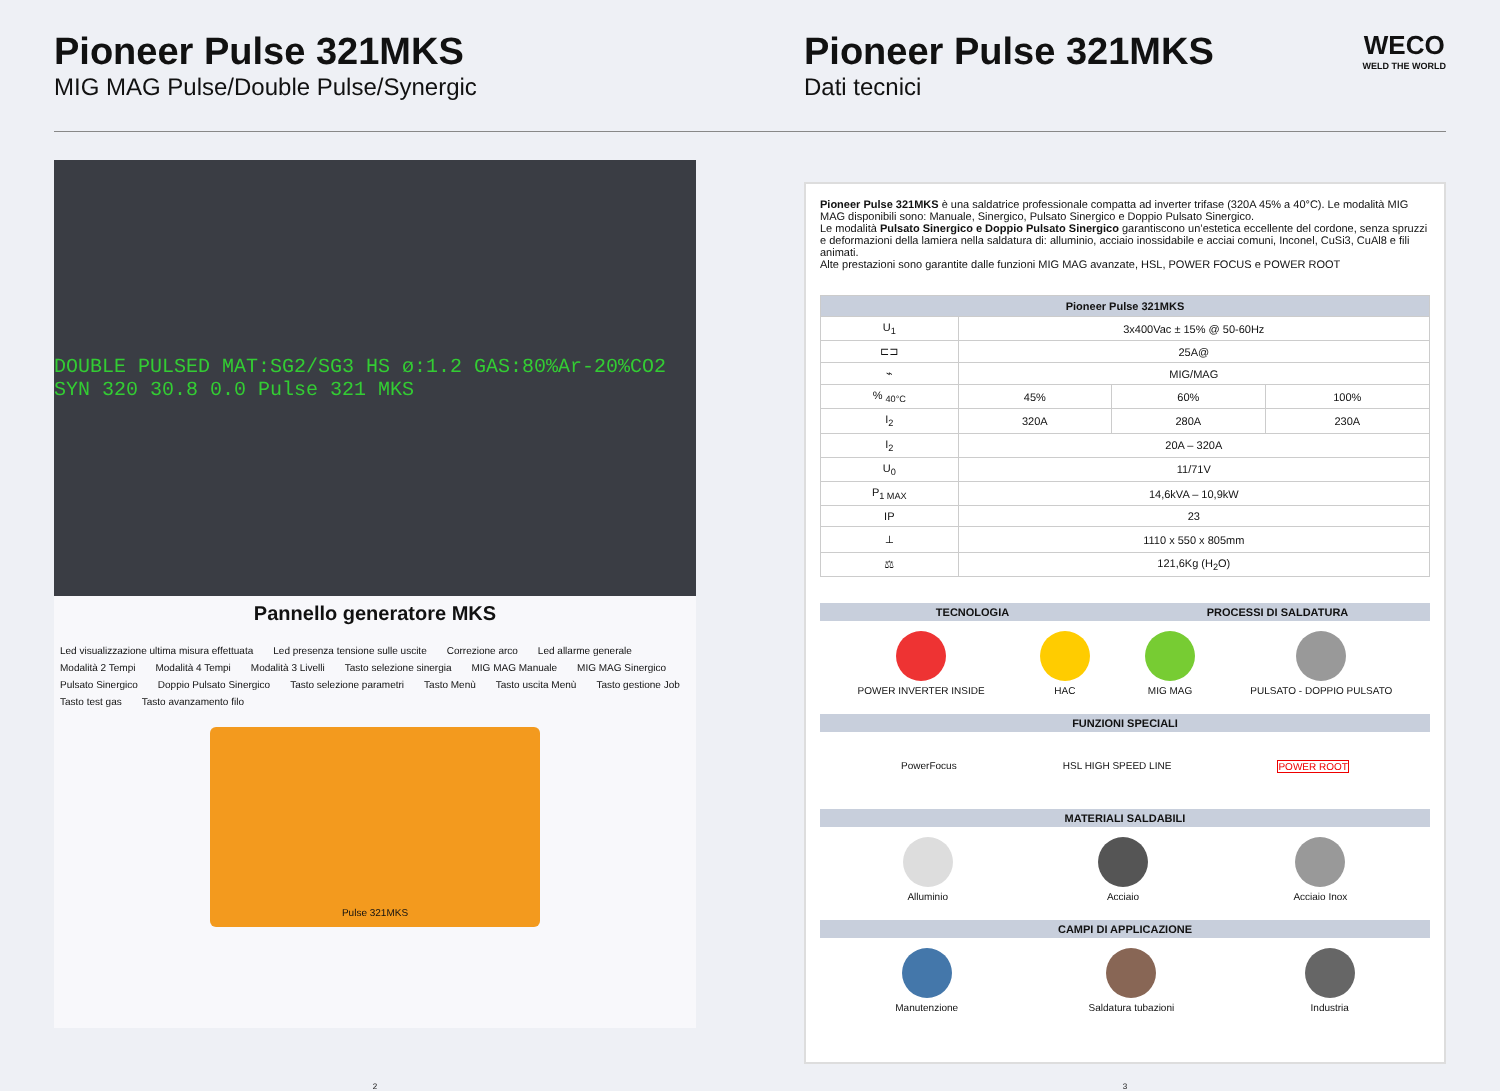Pioneer Pulse 321MKS
MIG MAG Pulse/Double Pulse/Synergic
Pioneer Pulse 321MKS
Dati tecnici
WECO
WELD THE WORLD
DOUBLE PULSED MAT:SG2/SG3 HS ø:1.2 GAS:80%Ar-20%CO2 SYN 320 30.8 0.0 Pulse 321 MKS
Pannello generatore MKS
Led visualizzazione ultima misura effettuata Led presenza tensione sulle uscite Correzione arco Led allarme generale Modalità 2 Tempi Modalità 4 Tempi Modalità 3 Livelli Tasto selezione sinergia MIG MAG Manuale MIG MAG Sinergico Pulsato Sinergico Doppio Pulsato Sinergico Tasto selezione parametri Tasto Menù Tasto uscita Menù Tasto gestione Job Tasto test gas Tasto avanzamento filo
Pulse 321MKS
Pioneer Pulse 321MKS è una saldatrice professionale compatta ad inverter trifase (320A 45% a 40°C). Le modalità MIG MAG disponibili sono: Manuale, Sinergico, Pulsato Sinergico e Doppio Pulsato Sinergico.
Le modalità Pulsato Sinergico e Doppio Pulsato Sinergico garantiscono un’estetica eccellente del cordone, senza spruzzi e deformazioni della lamiera nella saldatura di: alluminio, acciaio inossidabile e acciai comuni, Inconel, CuSi3, CuAl8 e fili animati.
Alte prestazioni sono garantite dalle funzioni MIG MAG avanzate, HSL, POWER FOCUS e POWER ROOT
| Pioneer Pulse 321MKS | | | |
| --- | --- | --- | --- |
| U<sub>1</sub> | 3x400Vac ± 15% @ 50-60Hz | | |
| ⊏⊐ | 25A@ | | |
| ⌁ | MIG/MAG | | |
| % <sub>40°C</sub> | 45% | 60% | 100% |
| I<sub>2</sub> | 320A | 280A | 230A |
| I<sub>2</sub> | 20A – 320A | | |
| U<sub>0</sub> | 11/71V | | |
| P<sub>1 MAX</sub> | 14,6kVA – 10,9kW | | |
| IP | 23 | | |
| ⟂ | 1110 x 550 x 805mm | | |
| ⚖ | 121,6Kg (H<sub>2</sub>O) | | |
TECNOLOGIA PROCESSI DI SALDATURA
POWER INVERTER INSIDE HAC MIG MAG PULSATO - DOPPIO PULSATO
FUNZIONI SPECIALI
PowerFocus HSL HIGH SPEED LINE POWER ROOT
MATERIALI SALDABILI
Alluminio Acciaio Acciaio Inox
CAMPI DI APPLICAZIONE
Manutenzione Saldatura tubazioni Industria
2 3